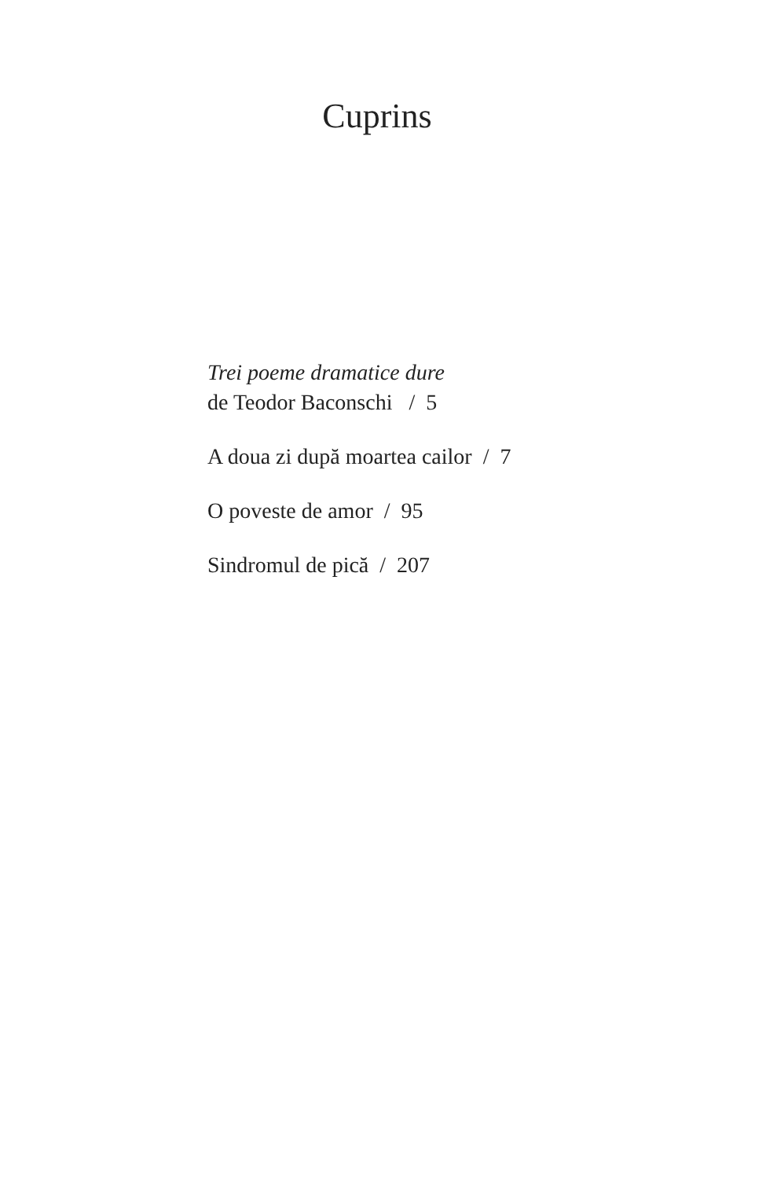Cuprins
Trei poeme dramatice dure
de Teodor Baconschi / 5
A doua zi după moartea cailor / 7
O poveste de amor / 95
Sindromul de pică / 207